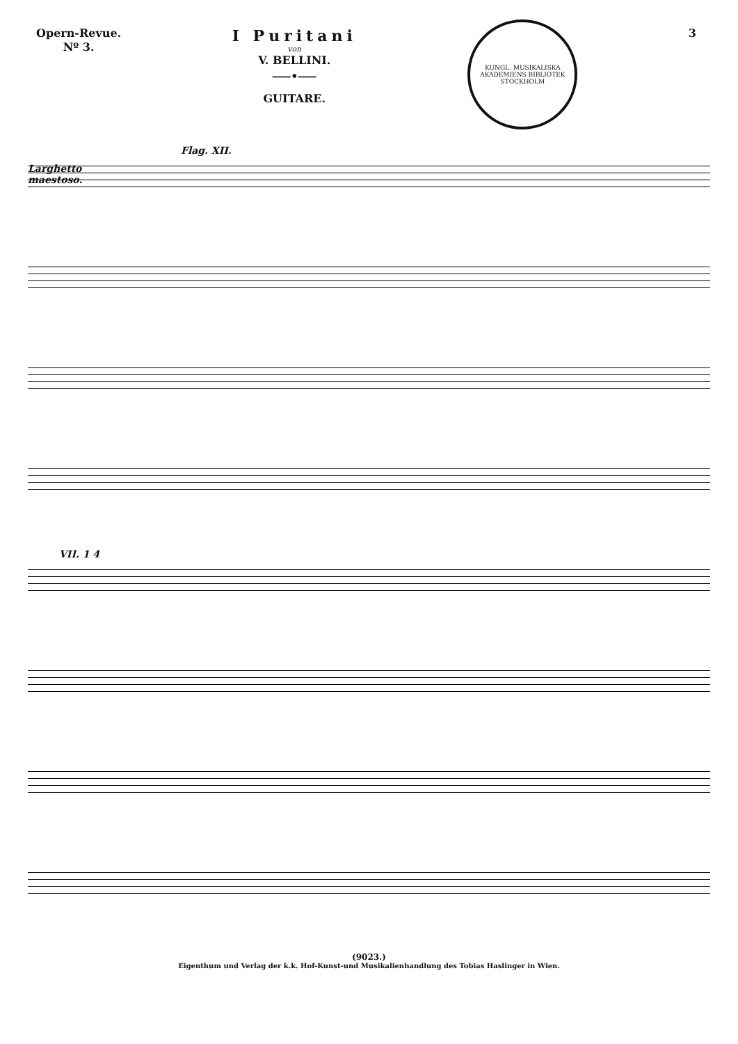Opern-Revue.
Nº 3.
I Puritani
von
V. BELLINI.
⸺•⸺
GUITARE.
KUNGL. MUSIKALISKA AKADEMIENS BIBLIOTEK
STOCKHOLM
3
Flag. XII.
Larghetto
maestoso.
VII. 1 4
(9023.)
Eigenthum und Verlag der k.k. Hof-Kunst-und Musikalienhandlung des Tobias Haslinger in Wien.